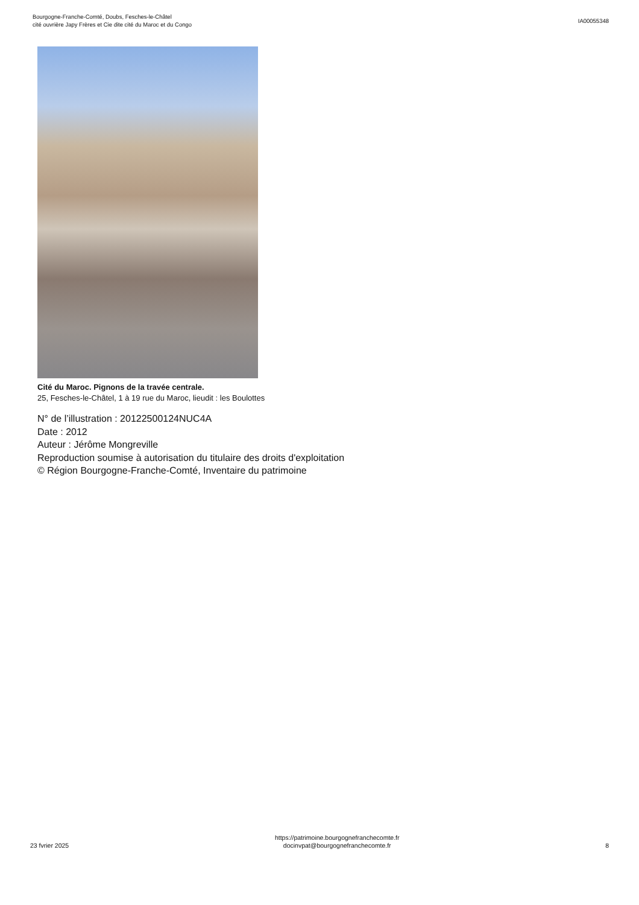Bourgogne-Franche-Comté, Doubs, Fesches-le-Châtel
cité ouvrière Japy Frères et Cie dite cité du Maroc et du Congo
IA00055348
Cité du Maroc. Pignons de la travée centrale.
25, Fesches-le-Châtel, 1 à 19 rue du Maroc, lieudit : les Boulottes
N° de l’illustration : 20122500124NUC4A
Date : 2012
Auteur : Jérôme Mongreville
Reproduction soumise à autorisation du titulaire des droits d'exploitation
© Région Bourgogne-Franche-Comté, Inventaire du patrimoine
23 fvrier 2025
https://patrimoine.bourgognefranchecomte.fr
docinvpat@bourgognefranchecomte.fr
8